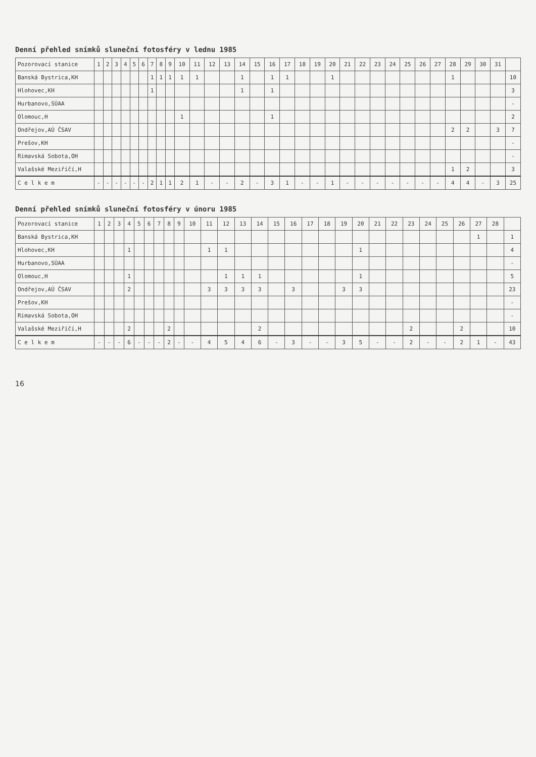Denní přehled snímků sluneční fotosféry v lednu 1985
| Pozorovací stanice | 1 | 2 | 3 | 4 | 5 | 6 | 7 | 8 | 9 | 10 | 11 | 12 | 13 | 14 | 15 | 16 | 17 | 18 | 19 | 20 | 21 | 22 | 23 | 24 | 25 | 26 | 27 | 28 | 29 | 30 | 31 | |
| --- | --- | --- | --- | --- | --- | --- | --- | --- | --- | --- | --- | --- | --- | --- | --- | --- | --- | --- | --- | --- | --- | --- | --- | --- | --- | --- | --- | --- | --- | --- | --- | --- |
| Banská Bystrica,KH | | | | | | | 1 | 1 | 1 | 1 | 1 | | | 1 | | 1 | 1 | | | 1 | | | | | | | | 1 | | | | 10 |
| Hlohovec,KH | | | | | | | 1 | | | | | | | 1 | | 1 | | | | | | | | | | | | | | | | 3 |
| Hurbanovo,SÚAA | | | | | | | | | | | | | | | | | | | | | | | | | | | | | | | | - |
| Olomouc,H | | | | | | | | | | 1 | | | | | | 1 | | | | | | | | | | | | | | | | 2 |
| Ondřejov,AÚ ČSAV | | | | | | | | | | | | | | | | | | | | | | | | | | | | 2 | 2 | | 3 | 7 |
| Prešov,KH | | | | | | | | | | | | | | | | | | | | | | | | | | | | | | | | - |
| Rimavská Sobota,OH | | | | | | | | | | | | | | | | | | | | | | | | | | | | | | | | - |
| Valašské Meziříčí,H | | | | | | | | | | | | | | | | | | | | | | | | | | | | 1 | 2 | | | 3 |
| C e l k e m | - | - | - | - | - | - | 2 | 1 | 1 | 2 | 1 | - | - | 2 | - | 3 | 1 | - | - | 1 | - | - | - | - | - | - | - | 4 | 4 | - | 3 | 25 |
Denní přehled snímků sluneční fotosféry v únoru 1985
| Pozorovací stanice | 1 | 2 | 3 | 4 | 5 | 6 | 7 | 8 | 9 | 10 | 11 | 12 | 13 | 14 | 15 | 16 | 17 | 18 | 19 | 20 | 21 | 22 | 23 | 24 | 25 | 26 | 27 | 28 | |
| --- | --- | --- | --- | --- | --- | --- | --- | --- | --- | --- | --- | --- | --- | --- | --- | --- | --- | --- | --- | --- | --- | --- | --- | --- | --- | --- | --- | --- | --- |
| Banská Bystrica,KH | | | | | | | | | | | | | | | | | | | | | | | | | | | 1 | | 1 |
| Hlohovec,KH | | | | 1 | | | | | | | 1 | 1 | | | | | | | | 1 | | | | | | | | | 4 |
| Hurbanovo,SÚAA | | | | | | | | | | | | | | | | | | | | | | | | | | | | | - |
| Olomouc,H | | | | 1 | | | | | | | | 1 | 1 | 1 | | | | | | 1 | | | | | | | | | 5 |
| Ondřejov,AÚ ČSAV | | | | 2 | | | | | | | 3 | 3 | 3 | 3 | | 3 | | | 3 | 3 | | | | | | | | | 23 |
| Prešov,KH | | | | | | | | | | | | | | | | | | | | | | | | | | | | | - |
| Rimavská Sobota,OH | | | | | | | | | | | | | | | | | | | | | | | | | | | | | - |
| Valašské Meziříčí,H | | | | 2 | | | | 2 | | | | | | 2 | | | | | | | | | 2 | | | 2 | | | 10 |
| C e l k e m | - | - | - | 6 | - | - | - | 2 | - | - | 4 | 5 | 4 | 6 | - | 3 | - | - | 3 | 5 | - | - | 2 | - | - | 2 | 1 | - | 43 |
16